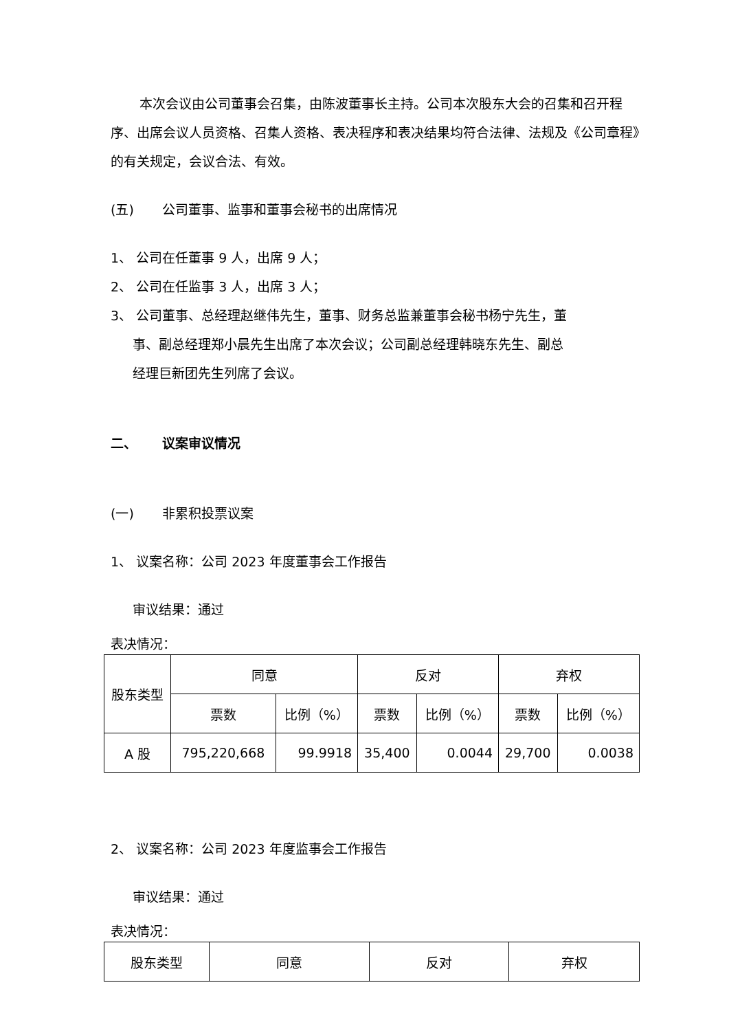本次会议由公司董事会召集，由陈波董事长主持。公司本次股东大会的召集和召开程序、出席会议人员资格、召集人资格、表决程序和表决结果均符合法律、法规及《公司章程》的有关规定，会议合法、有效。
(五) 公司董事、监事和董事会秘书的出席情况
1、 公司在任董事 9 人，出席 9 人；
2、 公司在任监事 3 人，出席 3 人；
3、 公司董事、总经理赵继伟先生，董事、财务总监兼董事会秘书杨宁先生，董
事、副总经理郑小晨先生出席了本次会议；公司副总经理韩晓东先生、副总
经理巨新团先生列席了会议。
二、 议案审议情况
(一) 非累积投票议案
1、 议案名称：公司 2023 年度董事会工作报告
审议结果：通过
表决情况：
| 股东类型 | 同意 | | 反对 | | 弃权 | |
| | 票数 | 比例（%） | 票数 | 比例（%） | 票数 | 比例（%） |
| A 股 | 795,220,668 | 99.9918 | 35,400 | 0.0044 | 29,700 | 0.0038 |
2、 议案名称：公司 2023 年度监事会工作报告
审议结果：通过
表决情况：
| 股东类型 | 同意 | 反对 | 弃权 |